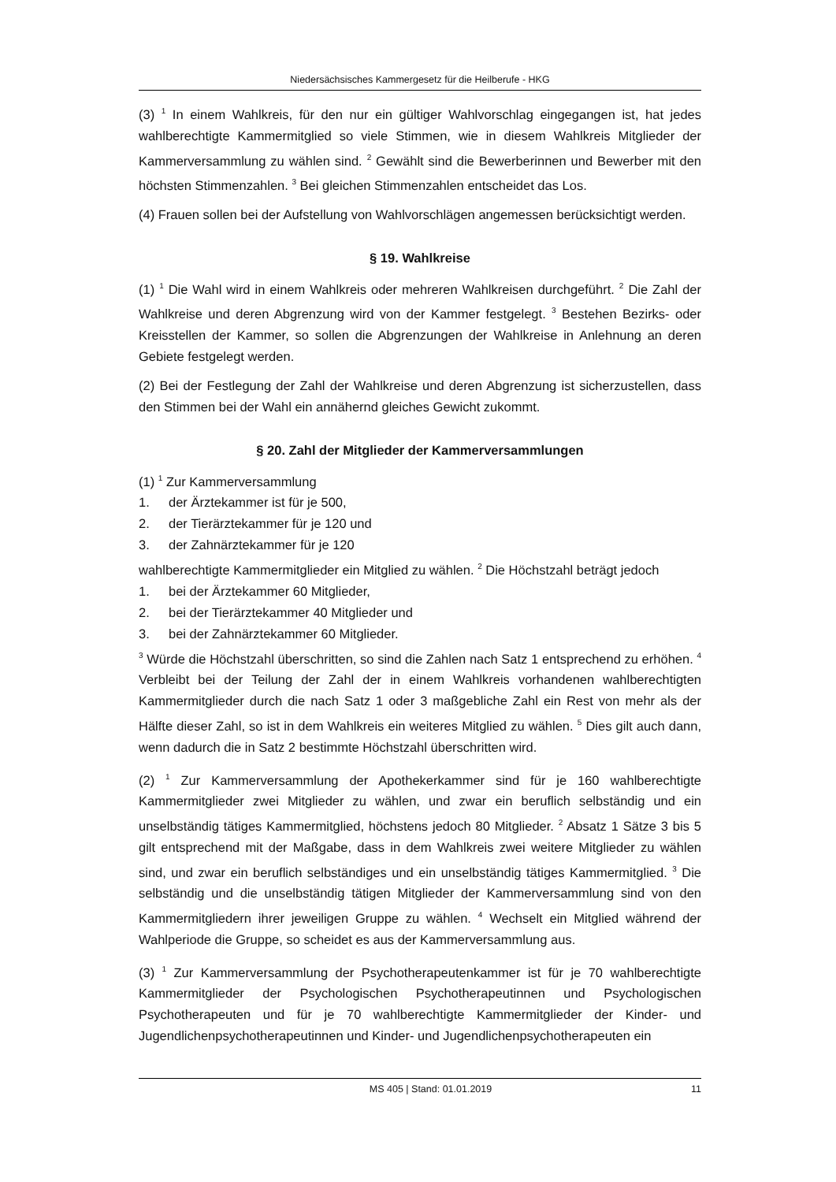Niedersächsisches Kammergesetz für die Heilberufe - HKG
(3) <sup>1</sup> In einem Wahlkreis, für den nur ein gültiger Wahlvorschlag eingegangen ist, hat jedes wahlberechtigte Kammermitglied so viele Stimmen, wie in diesem Wahlkreis Mitglieder der Kammerversammlung zu wählen sind. <sup>2</sup> Gewählt sind die Bewerberinnen und Bewerber mit den höchsten Stimmenzahlen. <sup>3</sup> Bei gleichen Stimmenzahlen entscheidet das Los.
(4) Frauen sollen bei der Aufstellung von Wahlvorschlägen angemessen berücksichtigt werden.
§ 19. Wahlkreise
(1) <sup>1</sup> Die Wahl wird in einem Wahlkreis oder mehreren Wahlkreisen durchgeführt. <sup>2</sup> Die Zahl der Wahlkreise und deren Abgrenzung wird von der Kammer festgelegt. <sup>3</sup> Bestehen Bezirks- oder Kreisstellen der Kammer, so sollen die Abgrenzungen der Wahlkreise in Anlehnung an deren Gebiete festgelegt werden.
(2) Bei der Festlegung der Zahl der Wahlkreise und deren Abgrenzung ist sicherzustellen, dass den Stimmen bei der Wahl ein annähernd gleiches Gewicht zukommt.
§ 20. Zahl der Mitglieder der Kammerversammlungen
(1) <sup>1</sup> Zur Kammerversammlung
1. der Ärztekammer ist für je 500,
2. der Tierärztekammer für je 120 und
3. der Zahnärztekammer für je 120
wahlberechtigte Kammermitglieder ein Mitglied zu wählen. <sup>2</sup> Die Höchstzahl beträgt jedoch
1. bei der Ärztekammer 60 Mitglieder,
2. bei der Tierärztekammer 40 Mitglieder und
3. bei der Zahnärztekammer 60 Mitglieder.
<sup>3</sup> Würde die Höchstzahl überschritten, so sind die Zahlen nach Satz 1 entsprechend zu erhöhen. <sup>4</sup> Verbleibt bei der Teilung der Zahl der in einem Wahlkreis vorhandenen wahlberechtigten Kammermitglieder durch die nach Satz 1 oder 3 maßgebliche Zahl ein Rest von mehr als der Hälfte dieser Zahl, so ist in dem Wahlkreis ein weiteres Mitglied zu wählen. <sup>5</sup> Dies gilt auch dann, wenn dadurch die in Satz 2 bestimmte Höchstzahl überschritten wird.
(2) <sup>1</sup> Zur Kammerversammlung der Apothekerkammer sind für je 160 wahlberechtigte Kammermitglieder zwei Mitglieder zu wählen, und zwar ein beruflich selbständig und ein unselbständig tätiges Kammermitglied, höchstens jedoch 80 Mitglieder. <sup>2</sup> Absatz 1 Sätze 3 bis 5 gilt entsprechend mit der Maßgabe, dass in dem Wahlkreis zwei weitere Mitglieder zu wählen sind, und zwar ein beruflich selbständiges und ein unselbständig tätiges Kammermitglied. <sup>3</sup> Die selbständig und die unselbständig tätigen Mitglieder der Kammerversammlung sind von den Kammermitgliedern ihrer jeweiligen Gruppe zu wählen. <sup>4</sup> Wechselt ein Mitglied während der Wahlperiode die Gruppe, so scheidet es aus der Kammerversammlung aus.
(3) <sup>1</sup> Zur Kammerversammlung der Psychotherapeutenkammer ist für je 70 wahlberechtigte Kammermitglieder der Psychologischen Psychotherapeutinnen und Psychologischen Psychotherapeuten und für je 70 wahlberechtigte Kammermitglieder der Kinder- und Jugendlichenpsychotherapeutinnen und Kinder- und Jugendlichenpsychotherapeuten ein
MS 405 | Stand: 01.01.2019 11